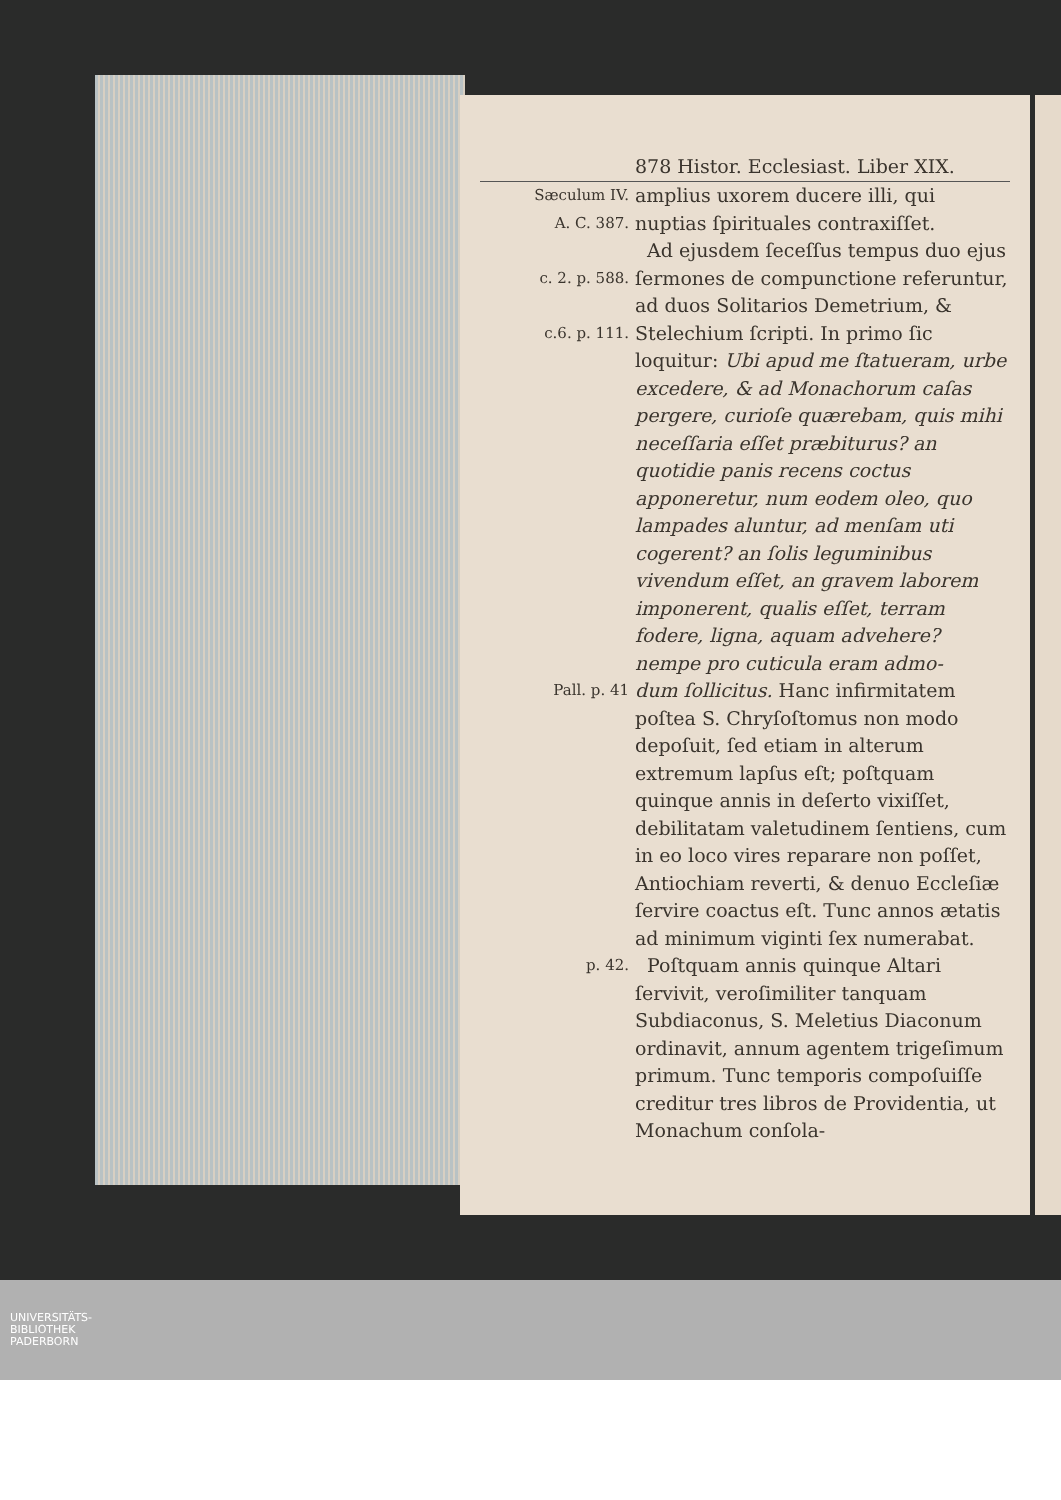878 Histor. Ecclesiast. Liber XIX.
Sæculum IV.
A. C. 387.
c. 2. p. 588.
c.6. p. 111.
amplius uxorem ducere illi, qui nuptias ſpirituales contraxiſſet.
Ad ejusdem ſeceſſus tempus duo ejus ſermones de compunctione referuntur, ad duos Solitarios Demetrium, & Stelechium ſcripti. In primo ſic loquitur: Ubi apud me ſtatueram, urbe excedere, & ad Monachorum caſas pergere, curioſe quærebam, quis mihi neceſſaria eſſet præbiturus? an quotidie panis recens coctus apponeretur, num eodem oleo, quo lampades aluntur, ad menſam uti cogerent? an ſolis leguminibus vivendum eſſet, an gravem laborem imponerent, qualis eſſet, terram fodere, ligna, aquam advehere? nempe pro cuticula eram admo-
Pall. p. 41
dum ſollicitus. Hanc infirmitatem poſtea S. Chryſoſtomus non modo depoſuit, ſed etiam in alterum extremum lapſus eſt; poſtquam quinque annis in deſerto vixiſſet, debilitatam valetudinem ſentiens, cum in eo loco vires reparare non poſſet, Antiochiam reverti, & denuo Eccleſiæ ſervire coactus eſt. Tunc annos ætatis ad minimum viginti ſex numerabat.
p. 42.
Poſtquam annis quinque Altari ſervivit, veroſimiliter tanquam Subdiaconus, S. Meletius Diaconum ordinavit, annum agentem trigeſimum primum. Tunc temporis compoſuiſſe creditur tres libros de Providentia, ut Monachum conſola-
UNIVERSITÄTS-
BIBLIOTHEK
PADERBORN